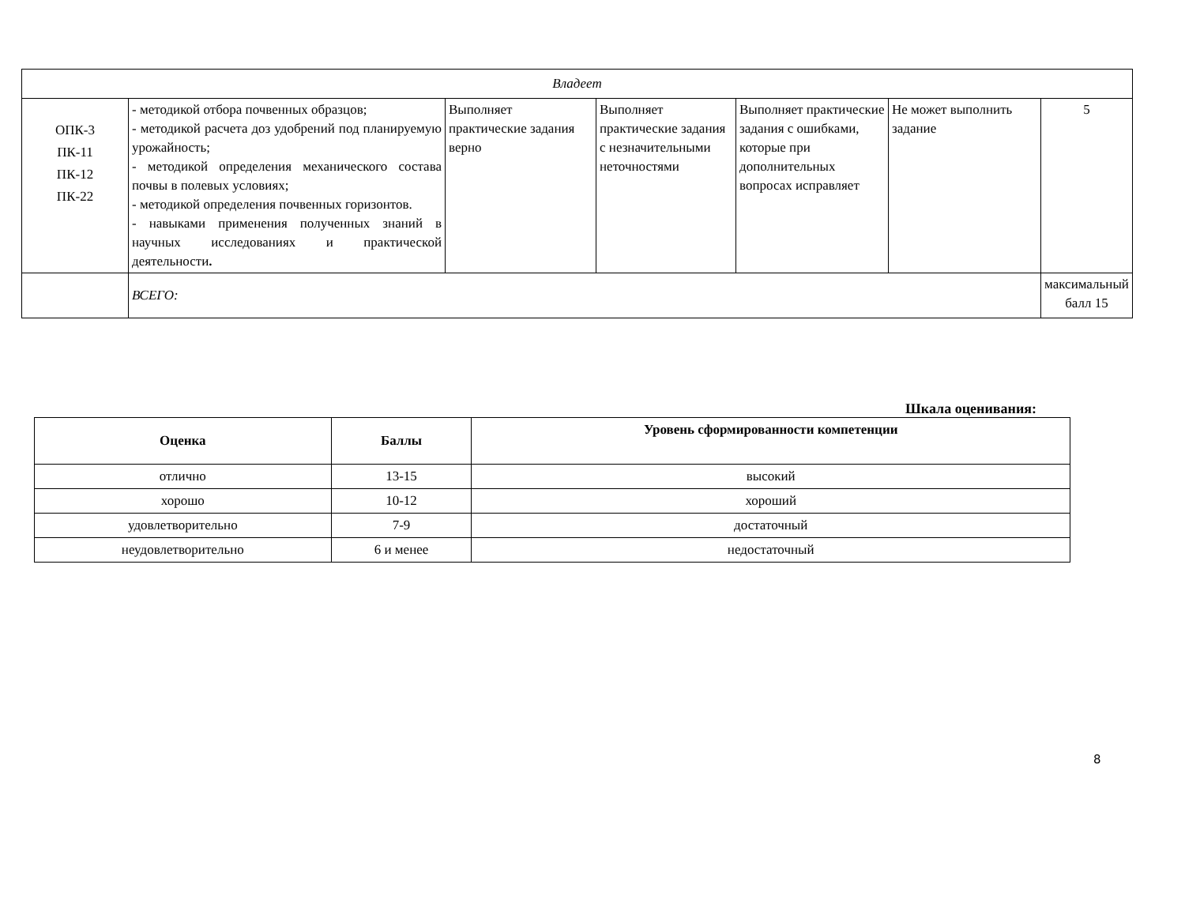| Владеет | | | | | | |
| ОПК-3 ПК-11 ПК-12 ПК-22 | - методикой отбора почвенных образцов; - методикой расчета доз удобрений под планируемую урожайность; - методикой определения механического состава почвы в полевых условиях; - методикой определения почвенных горизонтов. - навыками применения полученных знаний в научных исследованиях и практической деятельности . | Выполняет практические задания верно | Выполняет практические задания с незначительными неточностями | Выполняет практические задания с ошибками, которые при дополнительных вопросах исправляет | Не может выполнить задание | 5 |
| | ВСЕГО: | | | | | максимальный балл 15 |
Шкала оценивания:
| Оценка | Баллы | Уровень сформированности компетенции |
| --- | --- | --- |
| отлично | 13-15 | высокий |
| хорошо | 10-12 | хороший |
| удовлетворительно | 7-9 | достаточный |
| неудовлетворительно | 6 и менее | недостаточный |
8